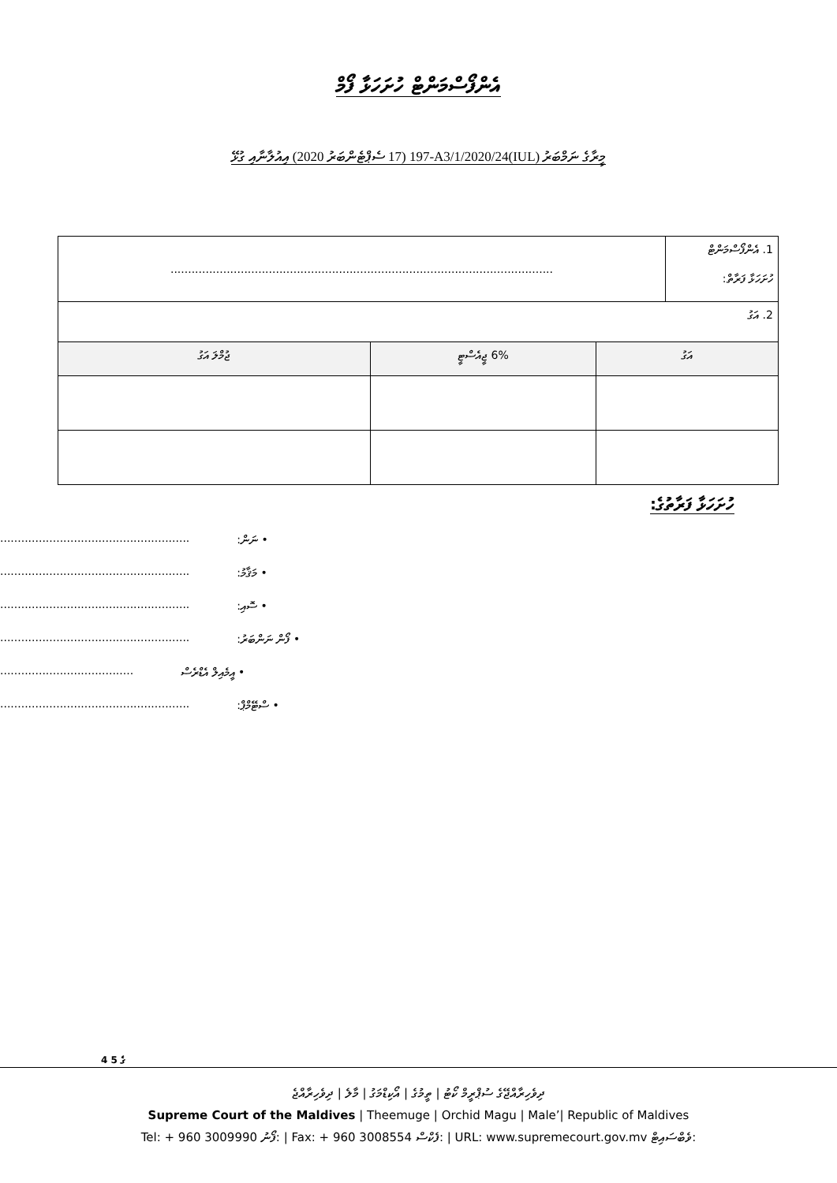އެންފޯސްމަންޓް ހުށަހަޅާ ފޯމް
މީރާގެ ނަމްބަރު (IUL)197-A3/1/2020/24 (17 ސެޕްޓެންބަރު 2020) އިއުލާނާއި ގުޅޭ
| 1. އެންފޯސްމަންޓް ހުށަހަޅާ ފަރާތް: | ............................................................................................................. |
| 2. އަގު | |
| އަގު | 6% ޖީއެސްޓީ | ޖުމްލަ އަގު |
| --- | --- | --- |
ހުށަހަޅާ ފަރާތުގެ:
• ނަން:......................................................
• މަޤާމު:......................................................
• ސޮއި:......................................................
• ފޯން ނަންބަރު:......................................................
• އީމެއިލް އެޑްރެސް......................................
• ސްޓޭމްޕް:......................................................
4 ގެ 5
ދިވެހިރާއްޖޭގެ ސުޕްރީމް ކޯޓު | ތީމުގެ | އޯކިޑްމަގު | މާލެ | ދިވެހިރާއްޖެ
Supreme Court of the Maldives | Theemuge | Orchid Magu | Male’| Republic of Maldives
Tel: + 960 3009990 ފޯނު: | Fax: + 960 3008554 ފެކްސް: | URL: www.supremecourt.gov.mv ވެބްސައިޓް: